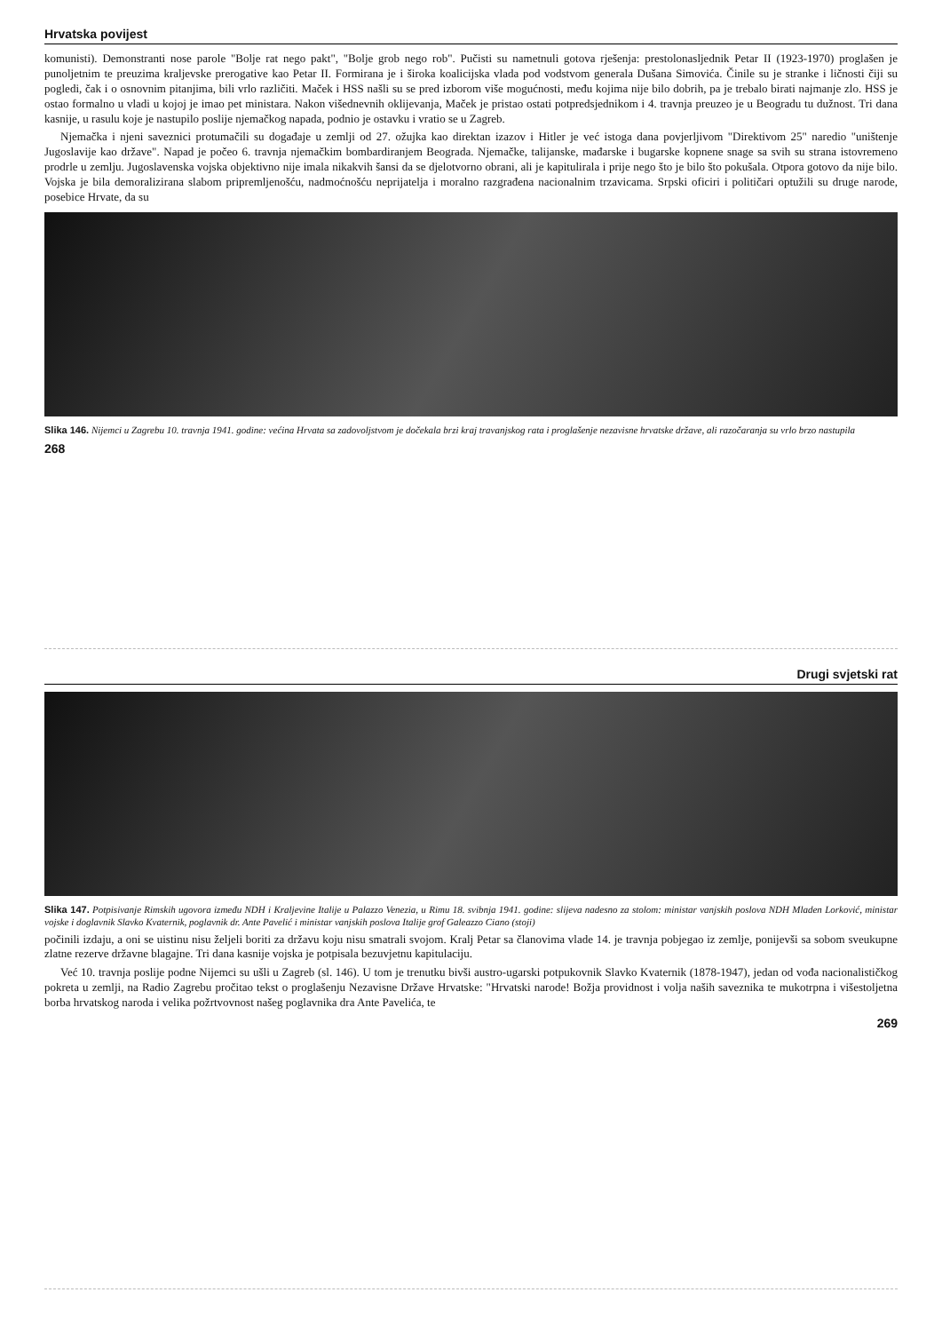Hrvatska povijest
komunisti). Demonstranti nose parole "Bolje rat nego pakt", "Bolje grob nego rob". Pučisti su nametnuli gotova rješenja: prestolonasljednik Petar II (1923-1970) proglašen je punoljetnim te preuzima kraljevske prerogative kao Petar II. Formirana je i široka koalicijska vlada pod vodstvom generala Dušana Simovića. Činile su je stranke i ličnosti čiji su pogledi, čak i o osnovnim pitanjima, bili vrlo različiti. Maček i HSS našli su se pred izborom više mogućnosti, među kojima nije bilo dobrih, pa je trebalo birati najmanje zlo. HSS je ostao formalno u vladi u kojoj je imao pet ministara. Nakon višednevnih oklijevanja, Maček je pristao ostati potpredsjednikom i 4. travnja preuzeo je u Beogradu tu dužnost. Tri dana kasnije, u rasulu koje je nastupilo poslije njemačkog napada, podnio je ostavku i vratio se u Zagreb.
Njemačka i njeni saveznici protumačili su događaje u zemlji od 27. ožujka kao direktan izazov i Hitler je već istoga dana povjerljivom "Direktivom 25" naredio "uništenje Jugoslavije kao države". Napad je počeo 6. travnja njemačkim bombardiranjem Beograda. Njemačke, talijanske, mađarske i bugarske kopnene snage sa svih su strana istovremeno prodrle u zemlju. Jugoslavenska vojska objektivno nije imala nikakvih šansi da se djelotvorno obrani, ali je kapitulirala i prije nego što je bilo što pokušala. Otpora gotovo da nije bilo. Vojska je bila demoralizirana slabom pripremljenošću, nadmoćnošću neprijatelja i moralno razgrađena nacionalnim trzavicama. Srpski oficiri i političari optužili su druge narode, posebice Hrvate, da su
Slika 146. Nijemci u Zagrebu 10. travnja 1941. godine: većina Hrvata sa zadovoljstvom je dočekala brzi kraj travanjskog rata i proglašenje nezavisne hrvatske države, ali razočaranja su vrlo brzo nastupila
268
Drugi svjetski rat
Slika 147. Potpisivanje Rimskih ugovora između NDH i Kraljevine Italije u Palazzo Venezia, u Rimu 18. svibnja 1941. godine: slijeva nadesno za stolom: ministar vanjskih poslova NDH Mladen Lorković, ministar vojske i doglavnik Slavko Kvaternik, poglavnik dr. Ante Pavelić i ministar vanjskih poslova Italije grof Galeazzo Ciano (stoji)
počinili izdaju, a oni se uistinu nisu željeli boriti za državu koju nisu smatrali svojom. Kralj Petar sa članovima vlade 14. je travnja pobjegao iz zemlje, ponijevši sa sobom sveukupne zlatne rezerve državne blagajne. Tri dana kasnije vojska je potpisala bezuvjetnu kapitulaciju.
Već 10. travnja poslije podne Nijemci su ušli u Zagreb (sl. 146). U tom je trenutku bivši austro-ugarski potpukovnik Slavko Kvaternik (1878-1947), jedan od vođa nacionalističkog pokreta u zemlji, na Radio Zagrebu pročitao tekst o proglašenju Nezavisne Države Hrvatske: "Hrvatski narode! Božja providnost i volja naših saveznika te mukotrpna i višestoljetna borba hrvatskog naroda i velika požrtvovnost našeg poglavnika dra Ante Pavelića, te
269